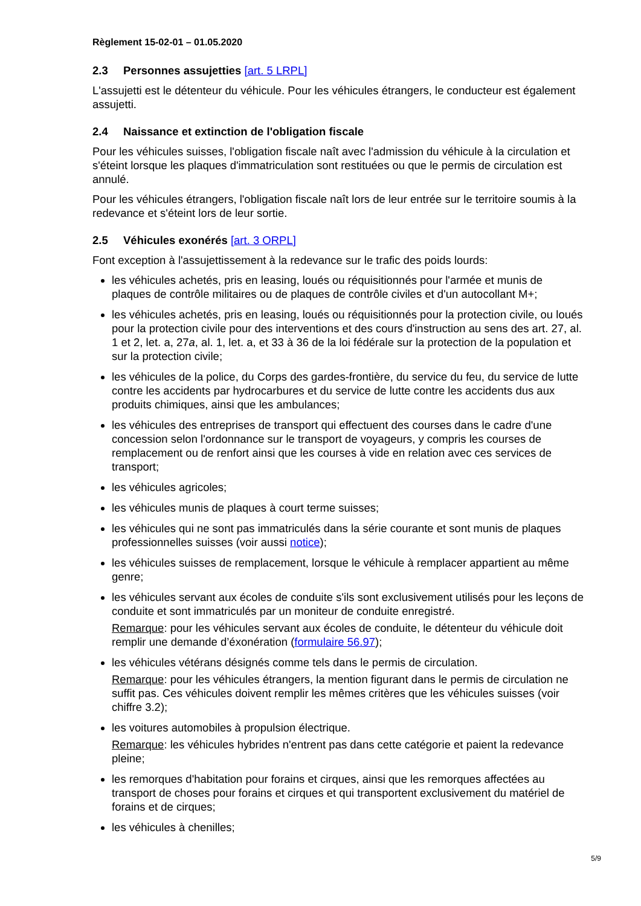Règlement 15-02-01 – 01.05.2020
2.3 Personnes assujetties [art. 5 LRPL]
L'assujetti est le détenteur du véhicule. Pour les véhicules étrangers, le conducteur est également assujetti.
2.4 Naissance et extinction de l'obligation fiscale
Pour les véhicules suisses, l'obligation fiscale naît avec l'admission du véhicule à la circulation et s'éteint lorsque les plaques d'immatriculation sont restituées ou que le permis de circulation est annulé.
Pour les véhicules étrangers, l'obligation fiscale naît lors de leur entrée sur le territoire soumis à la redevance et s'éteint lors de leur sortie.
2.5 Véhicules exonérés [art. 3 ORPL]
Font exception à l'assujettissement à la redevance sur le trafic des poids lourds:
les véhicules achetés, pris en leasing, loués ou réquisitionnés pour l'armée et munis de plaques de contrôle militaires ou de plaques de contrôle civiles et d'un autocollant M+;
les véhicules achetés, pris en leasing, loués ou réquisitionnés pour la protection civile, ou loués pour la protection civile pour des interventions et des cours d'instruction au sens des art. 27, al. 1 et 2, let. a, 27a, al. 1, let. a, et 33 à 36 de la loi fédérale sur la protection de la population et sur la protection civile;
les véhicules de la police, du Corps des gardes-frontière, du service du feu, du service de lutte contre les accidents par hydrocarbures et du service de lutte contre les accidents dus aux produits chimiques, ainsi que les ambulances;
les véhicules des entreprises de transport qui effectuent des courses dans le cadre d'une concession selon l'ordonnance sur le transport de voyageurs, y compris les courses de remplacement ou de renfort ainsi que les courses à vide en relation avec ces services de transport;
les véhicules agricoles;
les véhicules munis de plaques à court terme suisses;
les véhicules qui ne sont pas immatriculés dans la série courante et sont munis de plaques professionnelles suisses (voir aussi notice);
les véhicules suisses de remplacement, lorsque le véhicule à remplacer appartient au même genre;
les véhicules servant aux écoles de conduite s'ils sont exclusivement utilisés pour les leçons de conduite et sont immatriculés par un moniteur de conduite enregistré.
Remarque: pour les véhicules servant aux écoles de conduite, le détenteur du véhicule doit remplir une demande d’éxonération (formulaire 56.97);
les véhicules vétérans désignés comme tels dans le permis de circulation.
Remarque: pour les véhicules étrangers, la mention figurant dans le permis de circulation ne suffit pas. Ces véhicules doivent remplir les mêmes critères que les véhicules suisses (voir chiffre 3.2);
les voitures automobiles à propulsion électrique.
Remarque: les véhicules hybrides n'entrent pas dans cette catégorie et paient la redevance pleine;
les remorques d'habitation pour forains et cirques, ainsi que les remorques affectées au transport de choses pour forains et cirques et qui transportent exclusivement du matériel de forains et de cirques;
les véhicules à chenilles;
5/9